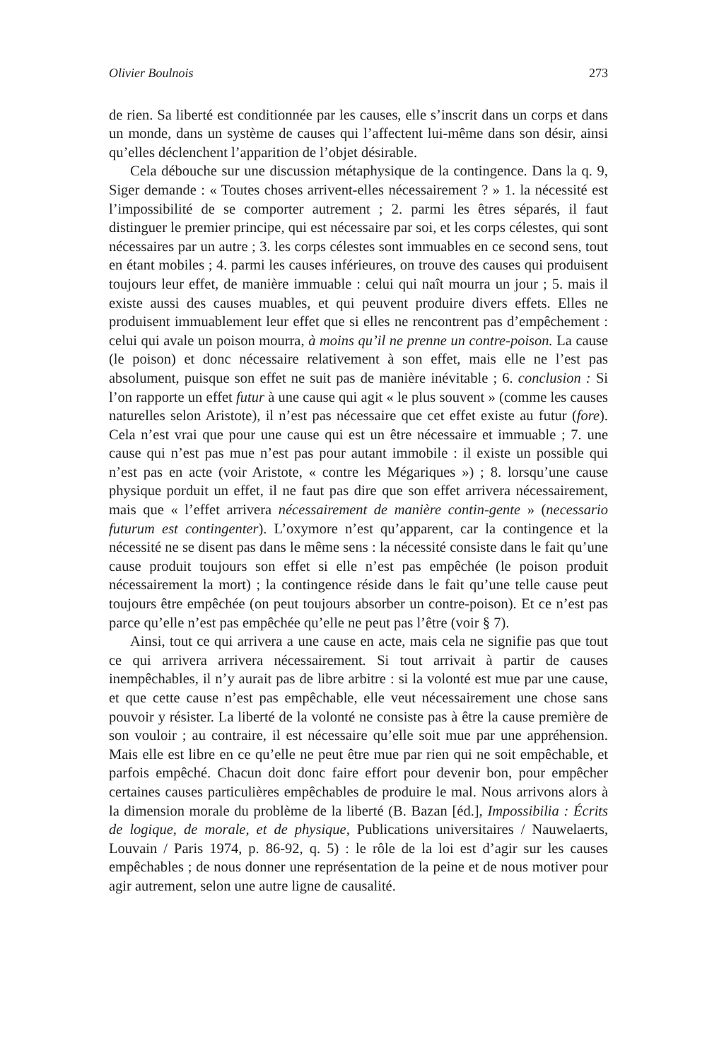Olivier Boulnois 273
de rien. Sa liberté est conditionnée par les causes, elle s’inscrit dans un corps et dans un monde, dans un système de causes qui l’affectent lui-même dans son désir, ainsi qu’elles déclenchent l’apparition de l’objet désirable.
Cela débouche sur une discussion métaphysique de la contingence. Dans la q. 9, Siger demande : « Toutes choses arrivent-elles nécessairement ? » 1. la nécessité est l’impossibilité de se comporter autrement ; 2. parmi les êtres séparés, il faut distinguer le premier principe, qui est nécessaire par soi, et les corps célestes, qui sont nécessaires par un autre ; 3. les corps célestes sont immuables en ce second sens, tout en étant mobiles ; 4. parmi les causes inférieures, on trouve des causes qui produisent toujours leur effet, de manière immuable : celui qui naît mourra un jour ; 5. mais il existe aussi des causes muables, et qui peuvent produire divers effets. Elles ne produisent immuablement leur effet que si elles ne rencontrent pas d’empêchement : celui qui avale un poison mourra, à moins qu’il ne prenne un contre-poison. La cause (le poison) et donc nécessaire relativement à son effet, mais elle ne l’est pas absolument, puisque son effet ne suit pas de manière inévitable ; 6. conclusion : Si l’on rapporte un effet futur à une cause qui agit « le plus souvent » (comme les causes naturelles selon Aristote), il n’est pas nécessaire que cet effet existe au futur (fore). Cela n’est vrai que pour une cause qui est un être nécessaire et immuable ; 7. une cause qui n’est pas mue n’est pas pour autant immobile : il existe un possible qui n’est pas en acte (voir Aristote, « contre les Mégariques ») ; 8. lorsqu’une cause physique porduit un effet, il ne faut pas dire que son effet arrivera nécessairement, mais que « l’effet arrivera nécessairement de manière contin-gente » (necessario futurum est contingenter). L’oxymore n’est qu’apparent, car la contingence et la nécessité ne se disent pas dans le même sens : la nécessité consiste dans le fait qu’une cause produit toujours son effet si elle n’est pas empêchée (le poison produit nécessairement la mort) ; la contingence réside dans le fait qu’une telle cause peut toujours être empêchée (on peut toujours absorber un contre-poison). Et ce n’est pas parce qu’elle n’est pas empêchée qu’elle ne peut pas l’être (voir § 7).
Ainsi, tout ce qui arrivera a une cause en acte, mais cela ne signifie pas que tout ce qui arrivera arrivera nécessairement. Si tout arrivait à partir de causes inempêchables, il n’y aurait pas de libre arbitre : si la volonté est mue par une cause, et que cette cause n’est pas empêchable, elle veut nécessairement une chose sans pouvoir y résister. La liberté de la volonté ne consiste pas à être la cause première de son vouloir ; au contraire, il est nécessaire qu’elle soit mue par une appréhension. Mais elle est libre en ce qu’elle ne peut être mue par rien qui ne soit empêchable, et parfois empêché. Chacun doit donc faire effort pour devenir bon, pour empêcher certaines causes particulières empêchables de produire le mal. Nous arrivons alors à la dimension morale du problème de la liberté (B. Bazan [éd.], Impossibilia : Écrits de logique, de morale, et de physique, Publications universitaires / Nauwelaerts, Louvain / Paris 1974, p. 86-92, q. 5) : le rôle de la loi est d’agir sur les causes empêchables ; de nous donner une représentation de la peine et de nous motiver pour agir autrement, selon une autre ligne de causalité.